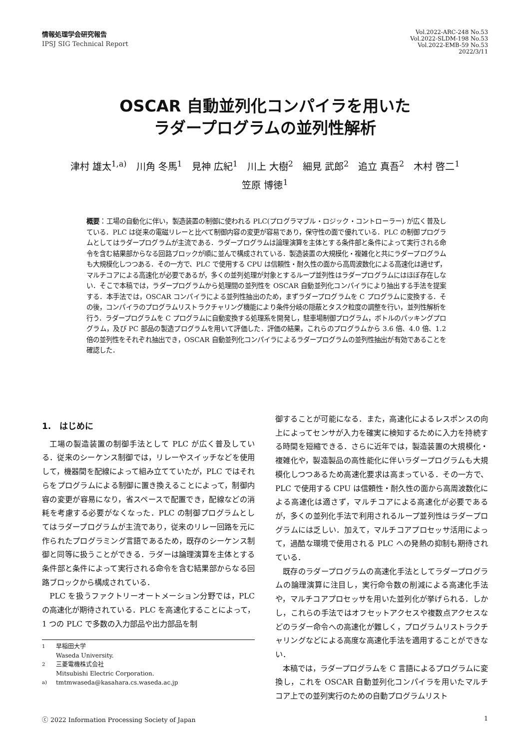情報処理学会研究報告
IPSJ SIG Technical Report
Vol.2022-ARC-248 No.53
Vol.2022-SLDM-198 No.53
Vol.2022-EMB-59 No.53
2022/3/11
OSCAR 自動並列化コンパイラを用いた
ラダープログラムの並列性解析
津村 雄太<sup>1,a)</sup>　川角 冬馬<sup>1</sup>　見神 広紀<sup>1</sup>　川上 大樹<sup>2</sup>　細見 武郎<sup>2</sup>　追立 真吾<sup>2</sup>　木村 啓二<sup>1</sup>
笠原 博徳<sup>1</sup>
概要：工場の自動化に伴い，製造装置の制御に使われる PLC(プログラマブル・ロジック・コントローラー) が広く普及している．PLC は従来の電磁リレーと比べて制御内容の変更が容易であり，保守性の面で優れている．PLC の制御プログラムとしてはラダープログラムが主流である．ラダープログラムは論理演算を主体とする条件部と条件によって実行される命令を含む結果部からなる回路ブロックが順に並んで構成されている．製造装置の大規模化・複雑化と共にラダープログラムも大規模化しつつある．その一方で、PLC で使用する CPU は信頼性・耐久性の面から高周波数化による高速化は適せず，マルチコアによる高速化が必要であるが，多くの並列処理が対象とするループ並列性はラダープログラムにはほぼ存在しない．そこで本稿では，ラダープログラムから処理間の並列性を OSCAR 自動並列化コンパイラにより抽出する手法を提案する．本手法では，OSCAR コンパイラによる並列性抽出のため，まずラダープログラムを C プログラムに変換する．その後，コンパイラのプログラムリストラクチャリング機能により条件分岐の隠蔽とタスク粒度の調整を行い，並列性解析を行う．ラダープログラムを C プログラムに自動変換する処理系を開発し，駐車場制御プログラム，ボトルのパッキングプログラム，及び PC 部品の製造プログラムを用いて評価した．評価の結果，これらのプログラムから 3.6 倍、4.0 倍、1.2 倍の並列性をそれぞれ抽出でき，OSCAR 自動並列化コンパイラによるラダープログラムの並列性抽出が有効であることを確認した．
1.　はじめに
工場の製造装置の制御手法として PLC が広く普及している．従来のシーケンス制御では，リレーやスイッチなどを使用して，機器間を配線によって組み立てていたが，PLC ではそれらをプログラムによる制御に置き換えることによって，制御内容の変更が容易になり，省スペースで配置でき，配線などの消耗を考慮する必要がなくなった．PLC の制御プログラムとしてはラダープログラムが主流であり，従来のリレー回路を元に作られたプログラミング言語であるため，既存のシーケンス制御と同等に扱うことができる．ラダーは論理演算を主体とする条件部と条件によって実行される命令を含む結果部からなる回路ブロックから構成されている．
PLC を扱うファクトリーオートメーション分野では，PLC の高速化が期待されている．PLC を高速化することによって，1 つの PLC で多数の入力部品や出力部品を制
<sup>1</sup> 早稲田大学
Waseda University.
<sup>2</sup> 三菱電機株式会社
Mitsubishi Electric Corporation.
<sup>a)</sup> tmtmwaseda@kasahara.cs.waseda.ac.jp
御することが可能になる．また，高速化によるレスポンスの向上によってセンサが入力を確実に検知するために入力を持続する時間を短縮できる．さらに近年では，製造装置の大規模化・複雑化や，製造製品の高性能化に伴いラダープログラムも大規模化しつつあるため高速化要求は高まっている．その一方で、PLC で使用する CPU は信頼性・耐久性の面から高周波数化による高速化は適さず，マルチコアによる高速化が必要であるが，多くの並列化手法で利用されるループ並列性はラダープログラムには乏しい．加えて，マルチコアプロセッサ活用によって，過酷な環境で使用される PLC への発熱の抑制も期待されている．
既存のラダープログラムの高速化手法としてラダープログラムの論理演算に注目し，実行命令数の削減による高速化手法や，マルチコアプロセッサを用いた並列化が挙げられる．しかし，これらの手法ではオフセットアクセスや複数点アクセスなどのラダー命令への高速化が難しく，プログラムリストラクチャリングなどによる高度な高速化手法を適用することができない．
本稿では，ラダープログラムを C 言語によるプログラムに変換し，これを OSCAR 自動並列化コンパイラを用いたマルチコア上での並列実行のための自動プログラムリスト
ⓒ 2022 Information Processing Society of Japan 1